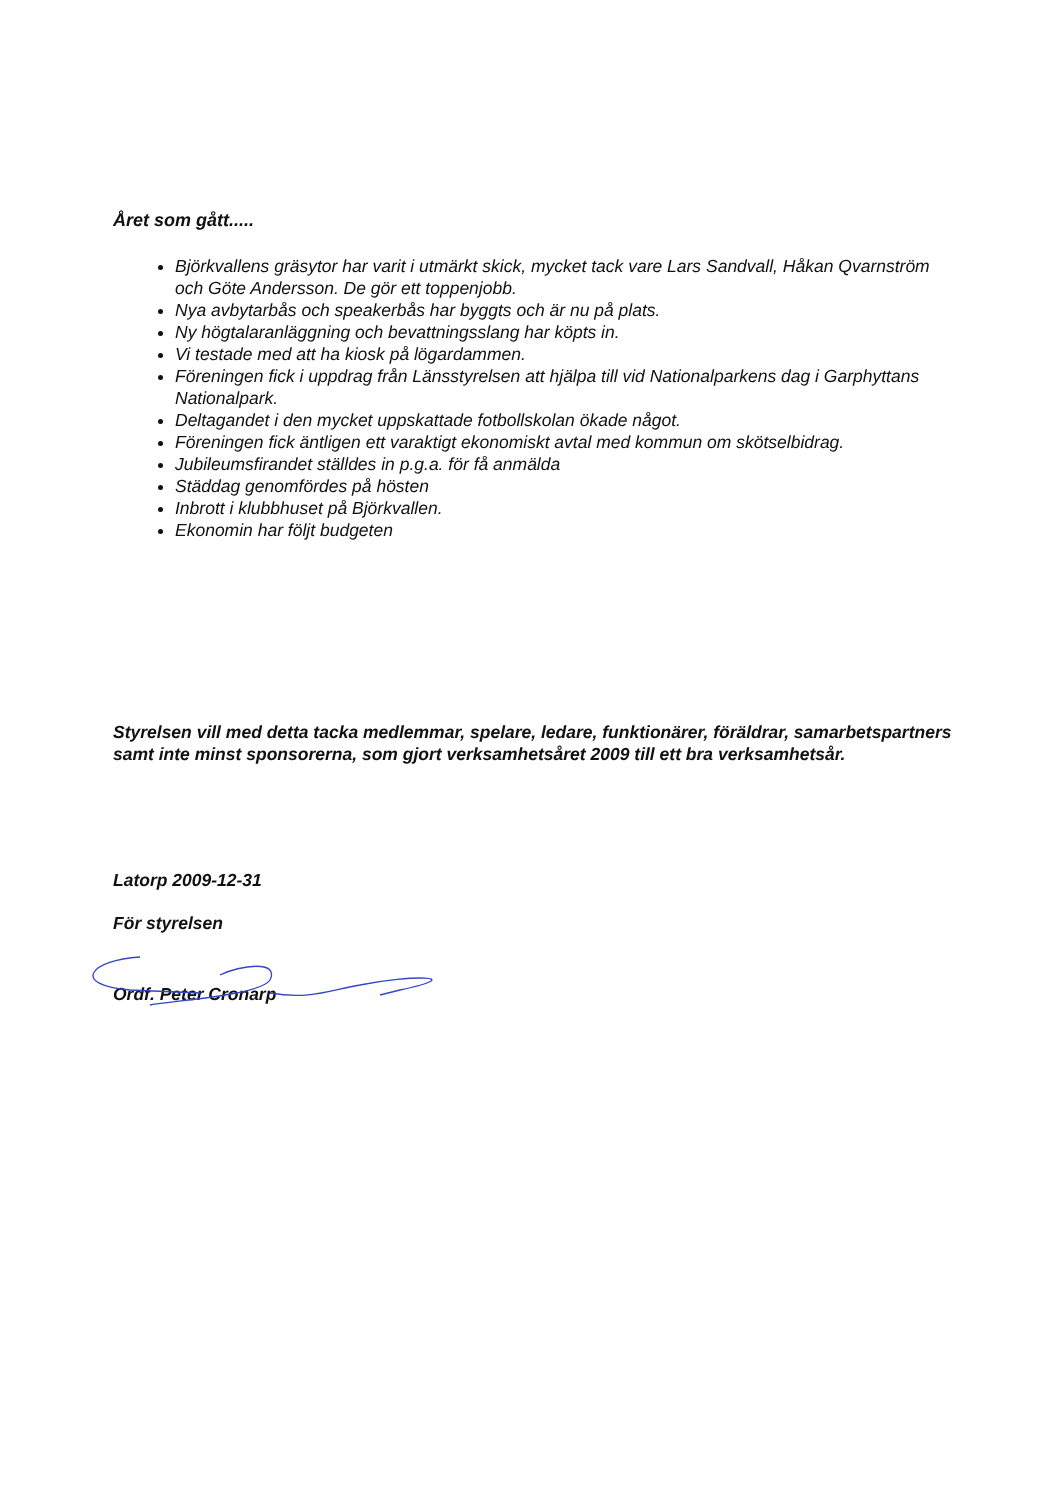Året som gått.....
Björkvallens gräsytor har varit i utmärkt skick, mycket tack vare Lars Sandvall, Håkan Qvarnström och Göte Andersson. De gör ett toppenjobb.
Nya avbytarbås och speakerbås har byggts och är nu på plats.
Ny högtalaranläggning och bevattningsslang har köpts in.
Vi testade med att ha kiosk på lögardammen.
Föreningen fick i uppdrag från Länsstyrelsen att hjälpa till vid Nationalparkens dag i Garphyttans Nationalpark.
Deltagandet i den mycket uppskattade fotbollskolan ökade något.
Föreningen fick äntligen ett varaktigt ekonomiskt avtal med kommun om skötselbidrag.
Jubileumsfirandet ställdes in p.g.a. för få anmälda
Städdag genomfördes på hösten
Inbrott i klubbhuset på Björkvallen.
Ekonomin har följt budgeten
Styrelsen vill med detta tacka medlemmar, spelare, ledare, funktionärer, föräldrar, samarbetspartners samt inte minst sponsorerna, som gjort verksamhetsåret 2009 till ett bra verksamhetsår.
Latorp 2009-12-31
För styrelsen
Ordf. Peter Cronarp